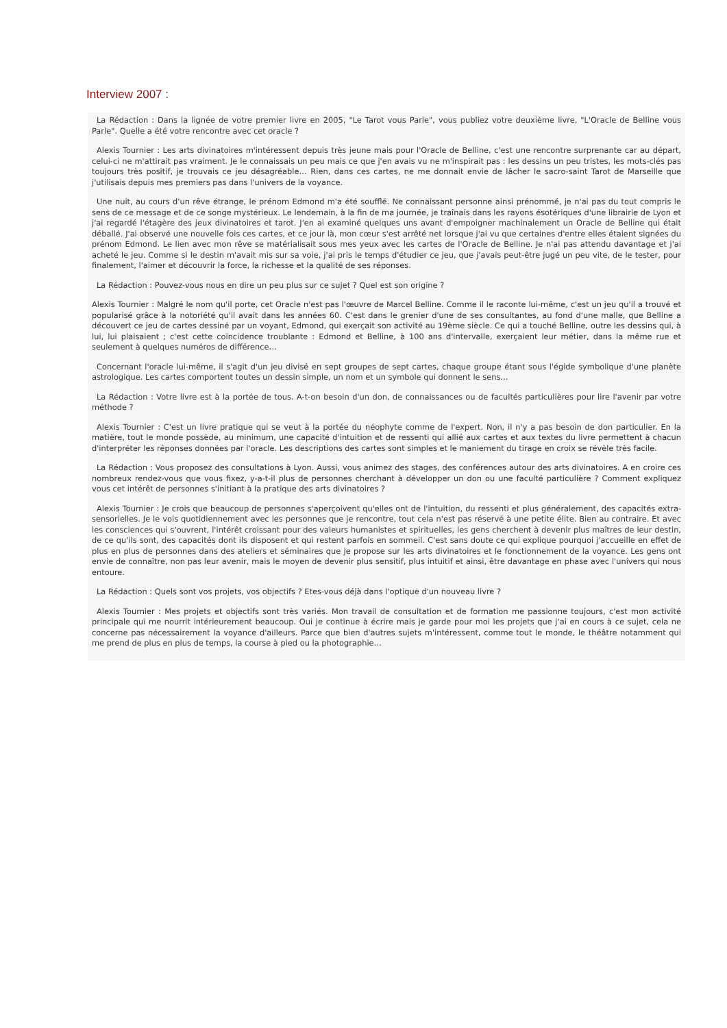Interview 2007 :
La Rédaction : Dans la lignée de votre premier livre en 2005, "Le Tarot vous Parle", vous publiez votre deuxième livre, "L'Oracle de Belline vous Parle". Quelle a été votre rencontre avec cet oracle ?
Alexis Tournier : Les arts divinatoires m'intéressent depuis très jeune mais pour l'Oracle de Belline, c'est une rencontre surprenante car au départ, celui-ci ne m'attirait pas vraiment. Je le connaissais un peu mais ce que j'en avais vu ne m'inspirait pas : les dessins un peu tristes, les mots-clés pas toujours très positif, je trouvais ce jeu désagréable… Rien, dans ces cartes, ne me donnait envie de lâcher le sacro-saint Tarot de Marseille que j'utilisais depuis mes premiers pas dans l'univers de la voyance.
Une nuit, au cours d'un rêve étrange, le prénom Edmond m'a été soufflé. Ne connaissant personne ainsi prénommé, je n'ai pas du tout compris le sens de ce message et de ce songe mystérieux. Le lendemain, à la fin de ma journée, je traînais dans les rayons ésotériques d'une librairie de Lyon et j'ai regardé l'étagère des jeux divinatoires et tarot. J'en ai examiné quelques uns avant d'empoigner machinalement un Oracle de Belline qui était déballé. J'ai observé une nouvelle fois ces cartes, et ce jour là, mon cœur s'est arrêté net lorsque j'ai vu que certaines d'entre elles étaient signées du prénom Edmond. Le lien avec mon rêve se matérialisait sous mes yeux avec les cartes de l'Oracle de Belline. Je n'ai pas attendu davantage et j'ai acheté le jeu. Comme si le destin m'avait mis sur sa voie, j'ai pris le temps d'étudier ce jeu, que j'avais peut-être jugé un peu vite, de le tester, pour finalement, l'aimer et découvrir la force, la richesse et la qualité de ses réponses.
La Rédaction : Pouvez-vous nous en dire un peu plus sur ce sujet ? Quel est son origine ?
Alexis Tournier : Malgré le nom qu'il porte, cet Oracle n'est pas l'œuvre de Marcel Belline. Comme il le raconte lui-même, c'est un jeu qu'il a trouvé et popularisé grâce à la notoriété qu'il avait dans les années 60. C'est dans le grenier d'une de ses consultantes, au fond d'une malle, que Belline a découvert ce jeu de cartes dessiné par un voyant, Edmond, qui exerçait son activité au 19ème siècle. Ce qui a touché Belline, outre les dessins qui, à lui, lui plaisaient ; c'est cette coïncidence troublante : Edmond et Belline, à 100 ans d'intervalle, exerçaient leur métier, dans la même rue et seulement à quelques numéros de différence…
Concernant l'oracle lui-même, il s'agit d'un jeu divisé en sept groupes de sept cartes, chaque groupe étant sous l'égide symbolique d'une planète astrologique. Les cartes comportent toutes un dessin simple, un nom et un symbole qui donnent le sens…
La Rédaction : Votre livre est à la portée de tous. A-t-on besoin d'un don, de connaissances ou de facultés particulières pour lire l'avenir par votre méthode ?
Alexis Tournier : C'est un livre pratique qui se veut à la portée du néophyte comme de l'expert. Non, il n'y a pas besoin de don particulier. En la matière, tout le monde possède, au minimum, une capacité d'intuition et de ressenti qui allié aux cartes et aux textes du livre permettent à chacun d'interpréter les réponses données par l'oracle. Les descriptions des cartes sont simples et le maniement du tirage en croix se révèle très facile.
La Rédaction : Vous proposez des consultations à Lyon. Aussi, vous animez des stages, des conférences autour des arts divinatoires. A en croire ces nombreux rendez-vous que vous fixez, y-a-t-il plus de personnes cherchant à développer un don ou une faculté particulière ? Comment expliquez vous cet intérêt de personnes s'initiant à la pratique des arts divinatoires ?
Alexis Tournier : Je crois que beaucoup de personnes s'aperçoivent qu'elles ont de l'intuition, du ressenti et plus généralement, des capacités extra-sensorielles. Je le vois quotidiennement avec les personnes que je rencontre, tout cela n'est pas réservé à une petite élite. Bien au contraire. Et avec les consciences qui s'ouvrent, l'intérêt croissant pour des valeurs humanistes et spirituelles, les gens cherchent à devenir plus maîtres de leur destin, de ce qu'ils sont, des capacités dont ils disposent et qui restent parfois en sommeil. C'est sans doute ce qui explique pourquoi j'accueille en effet de plus en plus de personnes dans des ateliers et séminaires que je propose sur les arts divinatoires et le fonctionnement de la voyance. Les gens ont envie de connaître, non pas leur avenir, mais le moyen de devenir plus sensitif, plus intuitif et ainsi, être davantage en phase avec l'univers qui nous entoure.
La Rédaction : Quels sont vos projets, vos objectifs ? Etes-vous déjà dans l'optique d'un nouveau livre ?
Alexis Tournier : Mes projets et objectifs sont très variés. Mon travail de consultation et de formation me passionne toujours, c'est mon activité principale qui me nourrit intérieurement beaucoup. Oui je continue à écrire mais je garde pour moi les projets que j'ai en cours à ce sujet, cela ne concerne pas nécessairement la voyance d'ailleurs. Parce que bien d'autres sujets m'intéressent, comme tout le monde, le théâtre notamment qui me prend de plus en plus de temps, la course à pied ou la photographie…